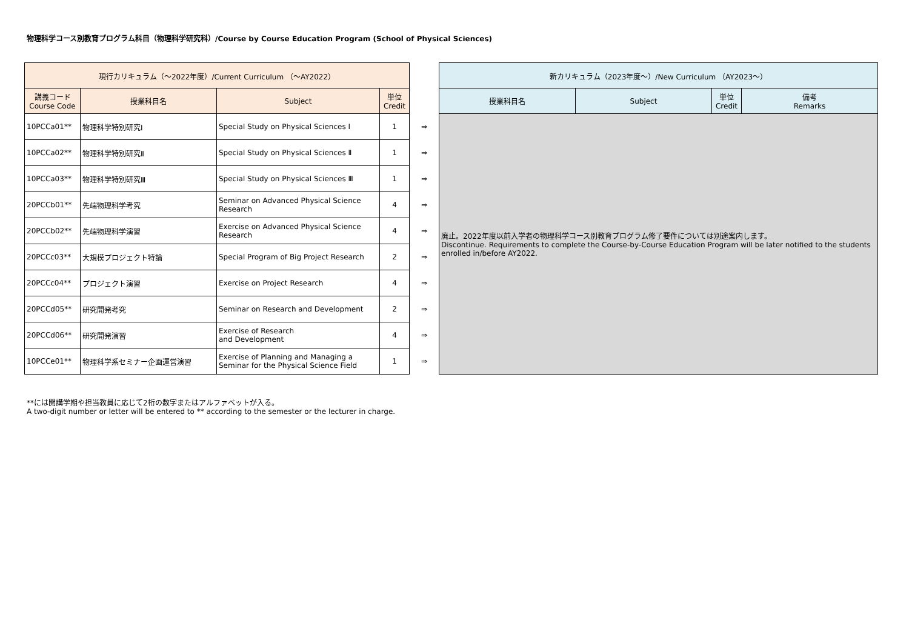物理科学コース別教育プログラム科目（物理科学研究科）/Course by Course Education Program (School of Physical Sciences)
| 現行カリキュラム（～2022年度）/Current Curriculum （～AY2022） | | | | | 新カリキュラム（2023年度～）/New Curriculum （AY2023～） | | | |
| 講義コード Course Code | 授業科目名 | Subject | 単位 Credit | | 授業科目名 | Subject | 単位 Credit | 備考 Remarks |
| 10PCCa01** | 物理科学特別研究Ⅰ | Special Study on Physical Sciences Ⅰ | 1 | ⇒ | 廃止。2022年度以前入学者の物理科学コース別教育プログラム修了要件については別途案内します。 Discontinue. Requirements to complete the Course-by-Course Education Program will be later notified to the students enrolled in/before AY2022. | | | |
| 10PCCa02** | 物理科学特別研究Ⅱ | Special Study on Physical Sciences Ⅱ | 1 | ⇒ | | | | |
| 10PCCa03** | 物理科学特別研究Ⅲ | Special Study on Physical Sciences Ⅲ | 1 | ⇒ | | | | |
| 20PCCb01** | 先端物理科学考究 | Seminar on Advanced Physical Science Research | 4 | ⇒ | | | | |
| 20PCCb02** | 先端物理科学演習 | Exercise on Advanced Physical Science Research | 4 | ⇒ | | | | |
| 20PCCc03** | 大規模プロジェクト特論 | Special Program of Big Project Research | 2 | ⇒ | | | | |
| 20PCCc04** | プロジェクト演習 | Exercise on Project Research | 4 | ⇒ | | | | |
| 20PCCd05** | 研究開発考究 | Seminar on Research and Development | 2 | ⇒ | | | | |
| 20PCCd06** | 研究開発演習 | Exercise of Research and Development | 4 | ⇒ | | | | |
| 10PCCe01** | 物理科学系セミナー企画運営演習 | Exercise of Planning and Managing a Seminar for the Physical Science Field | 1 | ⇒ | | | | |
**には開講学期や担当教員に応じて2桁の数字またはアルファベットが入る。
A two-digit number or letter will be entered to ** according to the semester or the lecturer in charge.